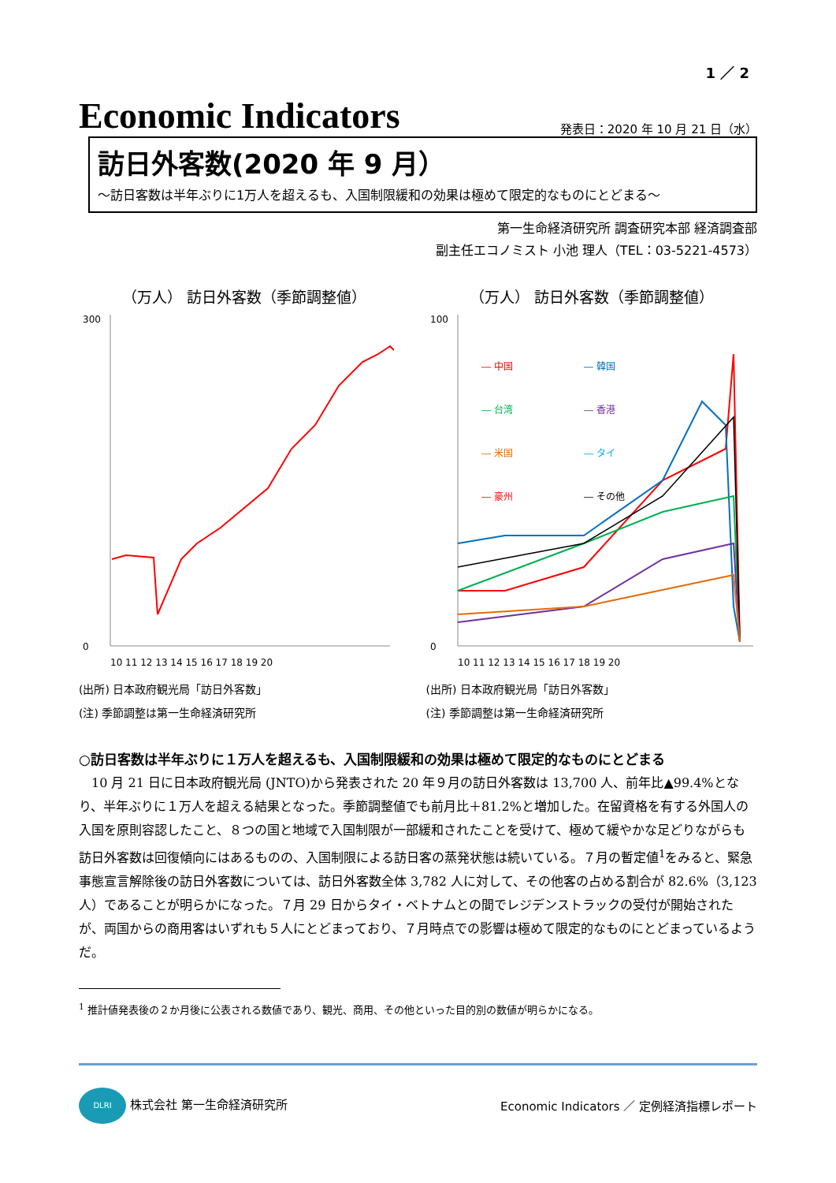1 ／ 2
Economic Indicators
発表日：2020 年 10 月 21 日（水）
訪日外客数(2020 年 9 月）
～訪日客数は半年ぶりに1万人を超えるも、入国制限緩和の効果は極めて限定的なものにとどまる～
第一生命経済研究所 調査研究本部 経済調査部
副主任エコノミスト 小池 理人（TEL：03-5221-4573）
（万人） 訪日外客数（季節調整値）
300
0
10 11 12 13 14 15 16 17 18 19 20
(出所) 日本政府観光局「訪日外客数」
(注) 季節調整は第一生命経済研究所
（万人） 訪日外客数（季節調整値）
― 中国
― 韓国
― 台湾
― 香港
― 米国
― タイ
― 豪州
― その他
100
0
10 11 12 13 14 15 16 17 18 19 20
(出所) 日本政府観光局「訪日外客数」
(注) 季節調整は第一生命経済研究所
○訪日客数は半年ぶりに１万人を超えるも、入国制限緩和の効果は極めて限定的なものにとどまる
10 月 21 日に日本政府観光局 (JNTO)から発表された 20 年９月の訪日外客数は 13,700 人、前年比▲99.4%となり、半年ぶりに１万人を超える結果となった。季節調整値でも前月比＋81.2%と増加した。在留資格を有する外国人の入国を原則容認したこと、８つの国と地域で入国制限が一部緩和されたことを受けて、極めて緩やかな足どりながらも訪日外客数は回復傾向にはあるものの、入国制限による訪日客の蒸発状態は続いている。７月の暫定値<sup>1</sup>をみると、緊急事態宣言解除後の訪日外客数については、訪日外客数全体 3,782 人に対して、その他客の占める割合が 82.6%（3,123 人）であることが明らかになった。７月 29 日からタイ・ベトナムとの間でレジデンストラックの受付が開始されたが、両国からの商用客はいずれも５人にとどまっており、７月時点での影響は極めて限定的なものにとどまっているようだ。
<sup>1</sup> 推計値発表後の２か月後に公表される数値であり、観光、商用、その他といった目的別の数値が明らかになる。
DLRI 株式会社 第一生命経済研究所
Economic Indicators ／ 定例経済指標レポート